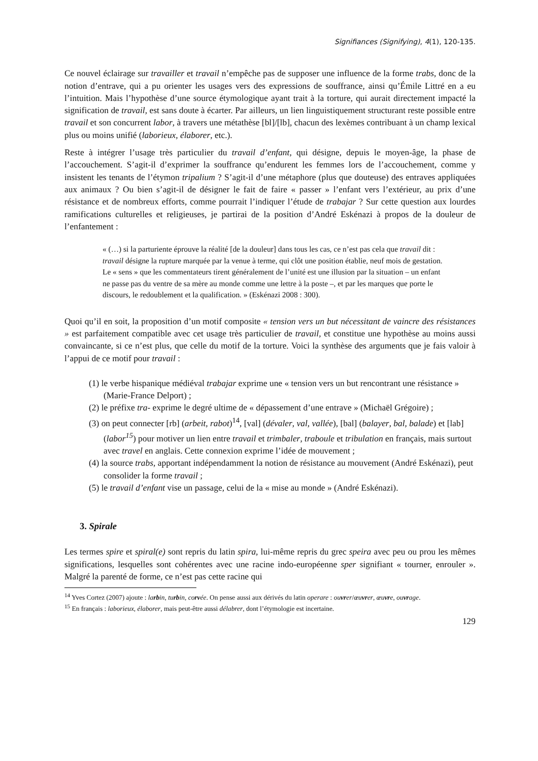Signifiances (Signifying), 4(1), 120-135.
Ce nouvel éclairage sur travailler et travail n’empêche pas de supposer une influence de la forme trabs, donc de la notion d’entrave, qui a pu orienter les usages vers des expressions de souffrance, ainsi qu’Émile Littré en a eu l’intuition. Mais l’hypothèse d’une source étymologique ayant trait à la torture, qui aurait directement impacté la signification de travail, est sans doute à écarter. Par ailleurs, un lien linguistiquement structurant reste possible entre travail et son concurrent labor, à travers une métathèse [bl]/[lb], chacun des lexèmes contribuant à un champ lexical plus ou moins unifié (laborieux, élaborer, etc.).
Reste à intégrer l’usage très particulier du travail d’enfant, qui désigne, depuis le moyen-âge, la phase de l’accouchement. S’agit-il d’exprimer la souffrance qu’endurent les femmes lors de l’accouchement, comme y insistent les tenants de l’étymon tripalium ? S’agit-il d’une métaphore (plus que douteuse) des entraves appliquées aux animaux ? Ou bien s’agit-il de désigner le fait de faire « passer » l’enfant vers l’extérieur, au prix d’une résistance et de nombreux efforts, comme pourrait l’indiquer l’étude de trabajar ? Sur cette question aux lourdes ramifications culturelles et religieuses, je partirai de la position d’André Eskénazi à propos de la douleur de l’enfantement :
« (…) si la parturiente éprouve la réalité [de la douleur] dans tous les cas, ce n’est pas cela que travail dit : travail désigne la rupture marquée par la venue à terme, qui clôt une position établie, neuf mois de gestation. Le « sens » que les commentateurs tirent généralement de l’unité est une illusion par la situation – un enfant ne passe pas du ventre de sa mère au monde comme une lettre à la poste –, et par les marques que porte le discours, le redoublement et la qualification. » (Eskénazi 2008 : 300).
Quoi qu’il en soit, la proposition d’un motif composite « tension vers un but nécessitant de vaincre des résistances » est parfaitement compatible avec cet usage très particulier de travail, et constitue une hypothèse au moins aussi convaincante, si ce n’est plus, que celle du motif de la torture. Voici la synthèse des arguments que je fais valoir à l’appui de ce motif pour travail :
(1) le verbe hispanique médiéval trabajar exprime une « tension vers un but rencontrant une résistance » (Marie-France Delport) ;
(2) le préfixe tra- exprime le degré ultime de « dépassement d’une entrave » (Michaël Grégoire) ;
(3) on peut connecter [rb] (arbeit, rabot)<sup>14</sup>, [val] (dévaler, val, vallée), [bal] (balayer, bal, balade) et [lab] (labor<sup>15</sup>) pour motiver un lien entre travail et trimbaler, traboule et tribulation en français, mais surtout avec travel en anglais. Cette connexion exprime l’idée de mouvement ;
(4) la source trabs, apportant indépendamment la notion de résistance au mouvement (André Eskénazi), peut consolider la forme travail ;
(5) le travail d’enfant vise un passage, celui de la « mise au monde » (André Eskénazi).
3. Spirale
Les termes spire et spiral(e) sont repris du latin spira, lui-même repris du grec speira avec peu ou prou les mêmes significations, lesquelles sont cohérentes avec une racine indo-européenne sper signifiant « tourner, enrouler ». Malgré la parenté de forme, ce n’est pas cette racine qui
<sup>14</sup> Yves Cortez (2007) ajoute : larbin, turbin, corvée. On pense aussi aux dérivés du latin operare : ouvrer/œuvrer, œuvre, ouvrage.
<sup>15</sup> En français : laborieux, élaborer, mais peut-être aussi délabrer, dont l’étymologie est incertaine.
129